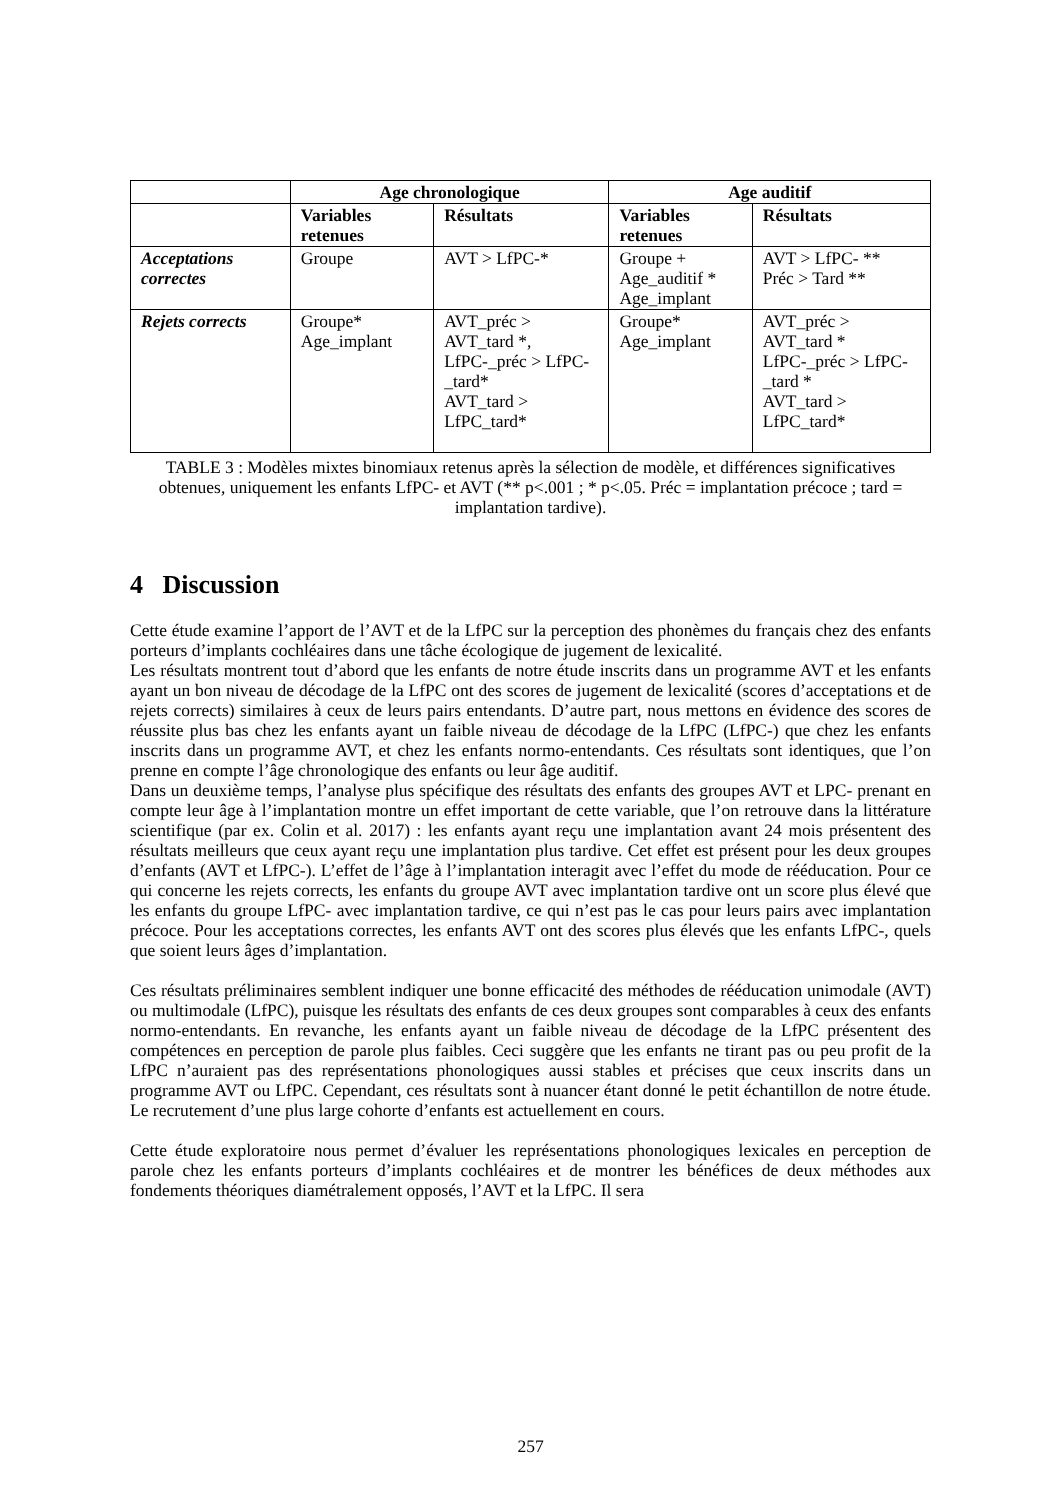| | Age chronologique | | Age auditif | |
| --- | --- | --- | --- | --- |
| | Variables retenues | Résultats | Variables retenues | Résultats |
| Acceptations correctes | Groupe | AVT > LfPC-* | Groupe + Age_auditif * Age_implant | AVT > LfPC- ** Préc > Tard ** |
| Rejets corrects | Groupe* Age_implant | AVT_préc > AVT_tard *, LfPC-_préc > LfPC-_tard* AVT_tard > LfPC_tard* | Groupe* Age_implant | AVT_préc > AVT_tard * LfPC-_préc > LfPC-_tard * AVT_tard > LfPC_tard* |
TABLE 3 : Modèles mixtes binomiaux retenus après la sélection de modèle, et différences significatives obtenues, uniquement les enfants LfPC- et AVT (** p<.001 ; * p<.05. Préc = implantation précoce ; tard = implantation tardive).
4 Discussion
Cette étude examine l’apport de l’AVT et de la LfPC sur la perception des phonèmes du français chez des enfants porteurs d’implants cochléaires dans une tâche écologique de jugement de lexicalité.
Les résultats montrent tout d’abord que les enfants de notre étude inscrits dans un programme AVT et les enfants ayant un bon niveau de décodage de la LfPC ont des scores de jugement de lexicalité (scores d’acceptations et de rejets corrects) similaires à ceux de leurs pairs entendants. D’autre part, nous mettons en évidence des scores de réussite plus bas chez les enfants ayant un faible niveau de décodage de la LfPC (LfPC-) que chez les enfants inscrits dans un programme AVT, et chez les enfants normo-entendants. Ces résultats sont identiques, que l’on prenne en compte l’âge chronologique des enfants ou leur âge auditif.
Dans un deuxième temps, l’analyse plus spécifique des résultats des enfants des groupes AVT et LPC- prenant en compte leur âge à l’implantation montre un effet important de cette variable, que l’on retrouve dans la littérature scientifique (par ex. Colin et al. 2017) : les enfants ayant reçu une implantation avant 24 mois présentent des résultats meilleurs que ceux ayant reçu une implantation plus tardive. Cet effet est présent pour les deux groupes d’enfants (AVT et LfPC-). L’effet de l’âge à l’implantation interagit avec l’effet du mode de rééducation. Pour ce qui concerne les rejets corrects, les enfants du groupe AVT avec implantation tardive ont un score plus élevé que les enfants du groupe LfPC- avec implantation tardive, ce qui n’est pas le cas pour leurs pairs avec implantation précoce. Pour les acceptations correctes, les enfants AVT ont des scores plus élevés que les enfants LfPC-, quels que soient leurs âges d’implantation.
Ces résultats préliminaires semblent indiquer une bonne efficacité des méthodes de rééducation unimodale (AVT) ou multimodale (LfPC), puisque les résultats des enfants de ces deux groupes sont comparables à ceux des enfants normo-entendants. En revanche, les enfants ayant un faible niveau de décodage de la LfPC présentent des compétences en perception de parole plus faibles. Ceci suggère que les enfants ne tirant pas ou peu profit de la LfPC n’auraient pas des représentations phonologiques aussi stables et précises que ceux inscrits dans un programme AVT ou LfPC. Cependant, ces résultats sont à nuancer étant donné le petit échantillon de notre étude. Le recrutement d’une plus large cohorte d’enfants est actuellement en cours.
Cette étude exploratoire nous permet d’évaluer les représentations phonologiques lexicales en perception de parole chez les enfants porteurs d’implants cochléaires et de montrer les bénéfices de deux méthodes aux fondements théoriques diamétralement opposés, l’AVT et la LfPC. Il sera
257